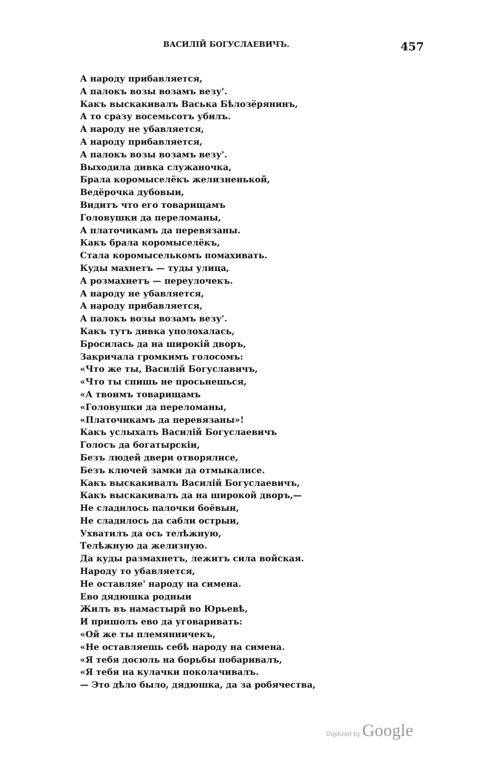ВАСИЛІЙ БОГУСЛАЕВИЧЪ. 457
А народу прибавляется,
А палокъ возы возамъ везу'.
Какъ выскакивалъ Васька Бѣлозёрянинъ,
А то сразу восемьсотъ убилъ.
А народу не убавляется,
А народу прибавляется,
А палокъ возы возамъ везу'.
Выходила дивка служаночка,
Брала коромыселёкъ желизненькой,
Ведёрочка дубовыи,
Видитъ что его товарищамъ
Головушки да переломаны,
А платочикамъ да перевязаны.
Какъ брала коромыселёкъ,
Стала коромыселькомъ помахивать.
Куды махнетъ — туды улица,
А розмахнетъ — переулочекъ.
А народу не убавляется,
А народу прибавляется,
А палокъ возы возамъ везу'.
Какъ тутъ дивка уполохалась,
Бросилась да на широкій дворъ,
Закричала громкимъ голосомъ:
«Что же ты, Василій Богуславичъ,
«Что ты спишь не просьнешься,
«А твоимъ товарищамъ
«Головушки да переломаны,
«Платочикамъ да перевязаны»!
Какъ услыхалъ Василій Богуслаевичъ
Голосъ да богатырскіи,
Безъ людей двери отворялисе,
Безъ ключей замки да отмыкалисе.
Какъ выскакивалъ Василій Богуслаевичъ,
Какъ выскакивалъ да на широкой дворъ,—
Не сладилось палочки боёвыи,
Не сладилось да сабли острыи,
Ухватилъ да ось телѣжную,
Телѣжную да желизную.
Да куды размахнетъ, лежитъ сила войская.
Народу то убавляется,
Не оставляе' народу на симена.
Ево дядюшка родныи
Жилъ въ намастырй во Юрьевѣ,
И пришолъ ево да уговаривать:
«Ой же ты племянничекъ,
«Не оставляешь себѣ народу на симена.
«Я тебя досюль на борьбы побаривалъ,
«Я тебя на кулачки поколачивалъ.
— Это дѣло было, дядюшка, да за робячества,
Digitized by Google